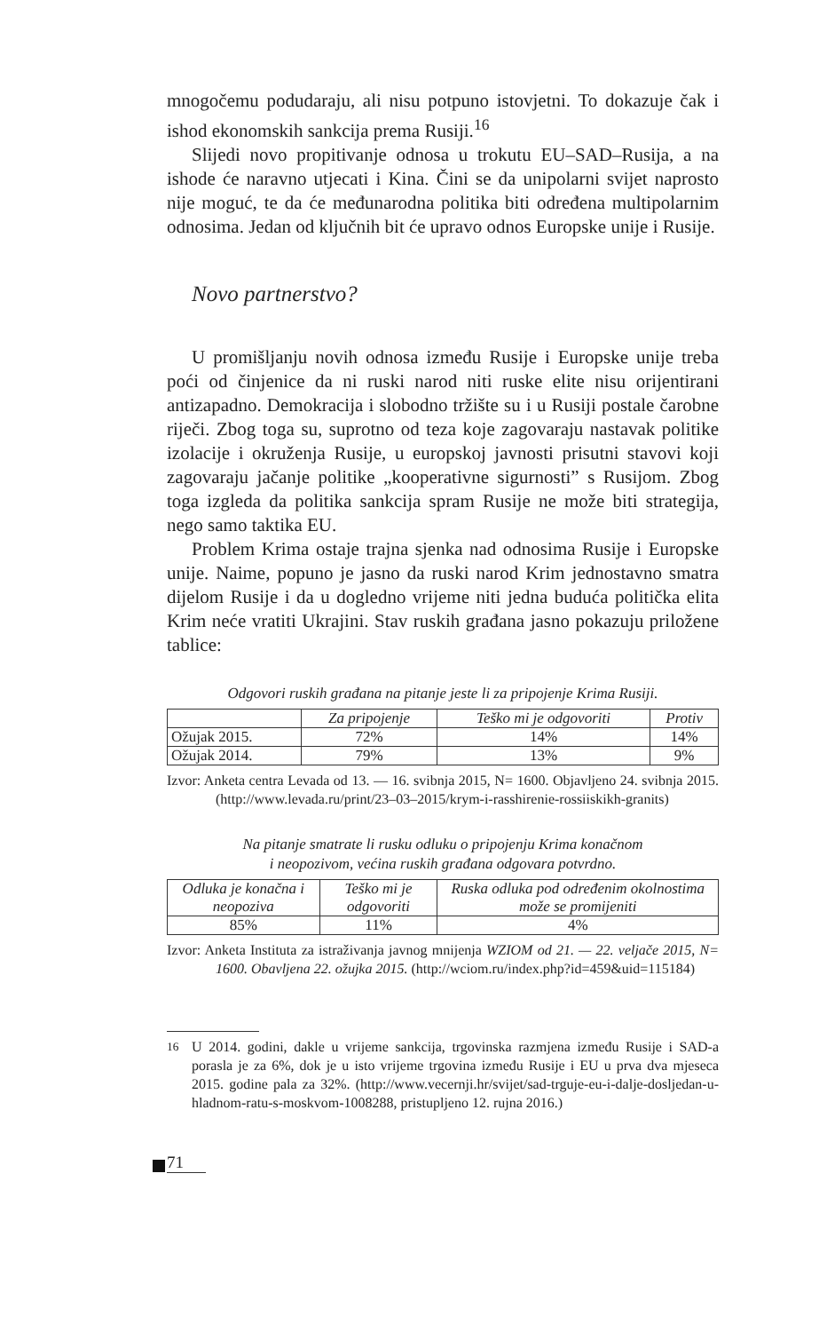mnogočemu podudaraju, ali nisu potpuno istovjetni. To dokazuje čak i ishod ekonomskih sankcija prema Rusiji.<sup>16</sup>
Slijedi novo propitivanje odnosa u trokutu EU–SAD–Rusija, a na ishode će naravno utjecati i Kina. Čini se da unipolarni svijet naprosto nije moguć, te da će međunarodna politika biti određena multipolarnim odnosima. Jedan od ključnih bit će upravo odnos Europske unije i Rusije.
Novo partnerstvo?
U promišljanju novih odnosa između Rusije i Europske unije treba poći od činjenice da ni ruski narod niti ruske elite nisu orijentirani antizapadno. Demokracija i slobodno tržište su i u Rusiji postale čarobne riječi. Zbog toga su, suprotno od teza koje zagovaraju nastavak politike izolacije i okruženja Rusije, u europskoj javnosti prisutni stavovi koji zagovaraju jačanje politike „kooperativne sigurnosti” s Rusijom. Zbog toga izgleda da politika sankcija spram Rusije ne može biti strategija, nego samo taktika EU.
Problem Krima ostaje trajna sjenka nad odnosima Rusije i Europske unije. Naime, popuno je jasno da ruski narod Krim jednostavno smatra dijelom Rusije i da u dogledno vrijeme niti jedna buduća politička elita Krim neće vratiti Ukrajini. Stav ruskih građana jasno pokazuju priložene tablice:
Odgovori ruskih građana na pitanje jeste li za pripojenje Krima Rusiji.
| | Za pripojenje | Teško mi je odgovoriti | Protiv |
| --- | --- | --- | --- |
| Ožujak 2015. | 72% | 14% | 14% |
| Ožujak 2014. | 79% | 13% | 9% |
Izvor: Anketa centra Levada od 13. — 16. svibnja 2015, N= 1600. Objavljeno 24. svibnja 2015. (http://www.levada.ru/print/23–03–2015/krym-i-rasshirenie-rossiiskikh-granits)
Na pitanje smatrate li rusku odluku o pripojenju Krima konačnom
i neopozivom, većina ruskih građana odgovara potvrdno.
| Odluka je konačna i neopoziva | Teško mi je odgovoriti | Ruska odluka pod određenim okolnostima može se promijeniti |
| --- | --- | --- |
| 85% | 11% | 4% |
Izvor: Anketa Instituta za istraživanja javnog mnijenja WZIOM od 21. — 22. veljače 2015, N= 1600. Obavljena 22. ožujka 2015. (http://wciom.ru/index.php?id=459&uid=115184)
<sup>16</sup> U 2014. godini, dakle u vrijeme sankcija, trgovinska razmjena između Rusije i SAD-a porasla je za 6%, dok je u isto vrijeme trgovina između Rusije i EU u prva dva mjeseca 2015. godine pala za 32%. (http://www.vecernji.hr/svijet/sad-trguje-eu-i-dalje-dosljedan-u-hladnom-ratu-s-moskvom-1008288, pristupljeno 12. rujna 2016.)
71